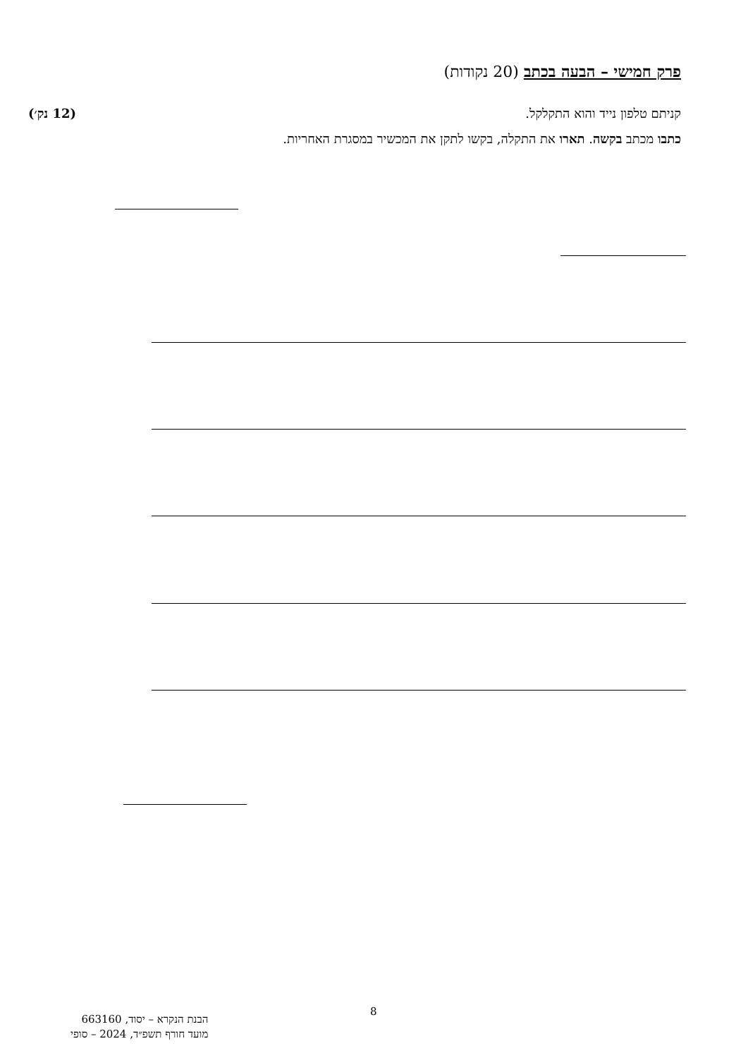פרק חמישי – הבעה בכתב (20 נקודות)
קניתם טלפון נייד והוא התקלקל. (12 נק׳)
כתבו מכתב בקשה. תארו את התקלה, בקשו לתקן את המכשיר במסגרת האחריות.
8
הבנת הנקרא – יסוד, 663160
מועד חורף תשפ״ד, 2024 – סופי